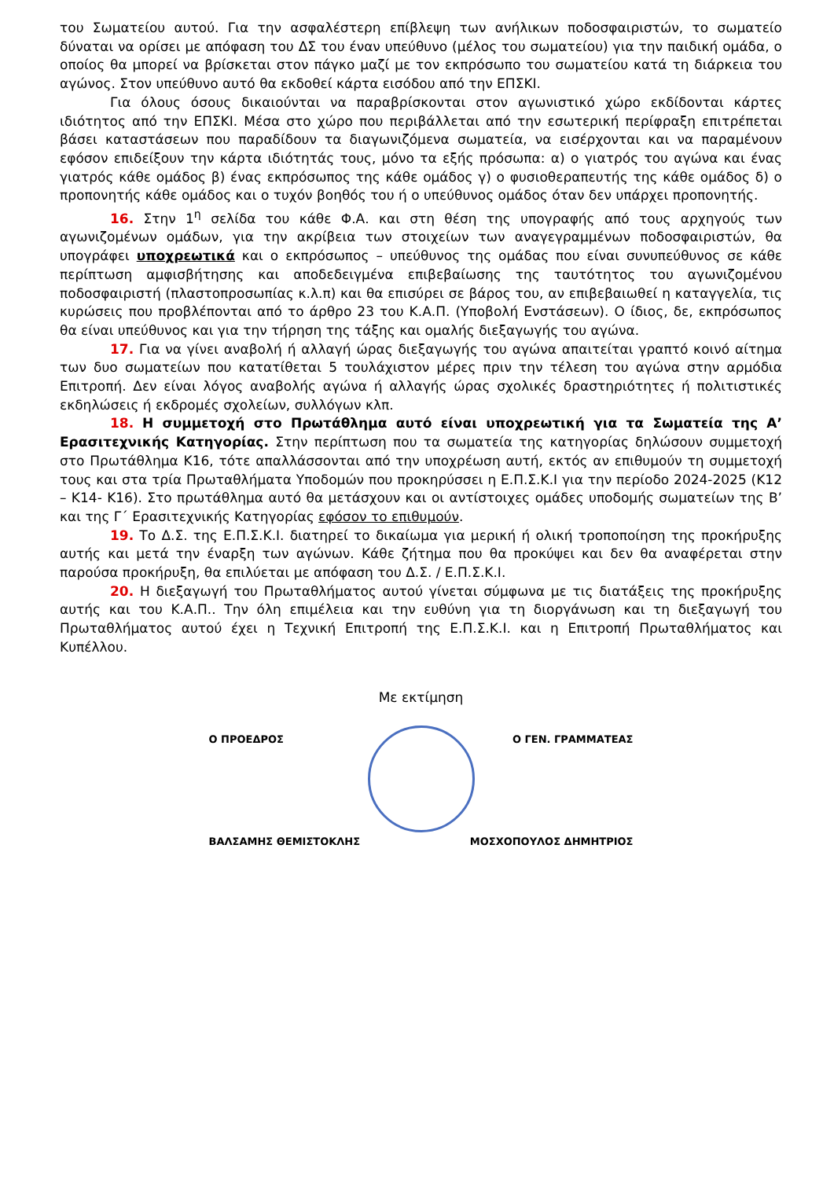του Σωματείου αυτού. Για την ασφαλέστερη επίβλεψη των ανήλικων ποδοσφαιριστών, το σωματείο δύναται να ορίσει με απόφαση του ΔΣ του έναν υπεύθυνο (μέλος του σωματείου) για την παιδική ομάδα, ο οποίος θα μπορεί να βρίσκεται στον πάγκο μαζί με τον εκπρόσωπο του σωματείου κατά τη διάρκεια του αγώνος. Στον υπεύθυνο αυτό θα εκδοθεί κάρτα εισόδου από την ΕΠΣΚΙ.
Για όλους όσους δικαιούνται να παραβρίσκονται στον αγωνιστικό χώρο εκδίδονται κάρτες ιδιότητος από την ΕΠΣΚΙ. Μέσα στο χώρο που περιβάλλεται από την εσωτερική περίφραξη επιτρέπεται βάσει καταστάσεων που παραδίδουν τα διαγωνιζόμενα σωματεία, να εισέρχονται και να παραμένουν εφόσον επιδείξουν την κάρτα ιδιότητάς τους, μόνο τα εξής πρόσωπα: α) ο γιατρός του αγώνα και ένας γιατρός κάθε ομάδος β) ένας εκπρόσωπος της κάθε ομάδος γ) ο φυσιοθεραπευτής της κάθε ομάδος δ) ο προπονητής κάθε ομάδος και ο τυχόν βοηθός του ή ο υπεύθυνος ομάδος όταν δεν υπάρχει προπονητής.
16. Στην 1<sup>η</sup> σελίδα του κάθε Φ.Α. και στη θέση της υπογραφής από τους αρχηγούς των αγωνιζομένων ομάδων, για την ακρίβεια των στοιχείων των αναγεγραμμένων ποδοσφαιριστών, θα υπογράφει υποχρεωτικά και ο εκπρόσωπος – υπεύθυνος της ομάδας που είναι συνυπεύθυνος σε κάθε περίπτωση αμφισβήτησης και αποδεδειγμένα επιβεβαίωσης της ταυτότητος του αγωνιζομένου ποδοσφαιριστή (πλαστοπροσωπίας κ.λ.π) και θα επισύρει σε βάρος του, αν επιβεβαιωθεί η καταγγελία, τις κυρώσεις που προβλέπονται από το άρθρο 23 του Κ.Α.Π. (Υποβολή Ενστάσεων). Ο ίδιος, δε, εκπρόσωπος θα είναι υπεύθυνος και για την τήρηση της τάξης και ομαλής διεξαγωγής του αγώνα.
17. Για να γίνει αναβολή ή αλλαγή ώρας διεξαγωγής του αγώνα απαιτείται γραπτό κοινό αίτημα των δυο σωματείων που κατατίθεται 5 τουλάχιστον μέρες πριν την τέλεση του αγώνα στην αρμόδια Επιτροπή. Δεν είναι λόγος αναβολής αγώνα ή αλλαγής ώρας σχολικές δραστηριότητες ή πολιτιστικές εκδηλώσεις ή εκδρομές σχολείων, συλλόγων κλπ.
18. Η συμμετοχή στο Πρωτάθλημα αυτό είναι υποχρεωτική για τα Σωματεία της Α’ Ερασιτεχνικής Κατηγορίας. Στην περίπτωση που τα σωματεία της κατηγορίας δηλώσουν συμμετοχή στο Πρωτάθλημα Κ16, τότε απαλλάσσονται από την υποχρέωση αυτή, εκτός αν επιθυμούν τη συμμετοχή τους και στα τρία Πρωταθλήματα Υποδομών που προκηρύσσει η Ε.Π.Σ.Κ.Ι για την περίοδο 2024-2025 (Κ12 – Κ14- Κ16). Στο πρωτάθλημα αυτό θα μετάσχουν και οι αντίστοιχες ομάδες υποδομής σωματείων της Β’ και της Γ΄ Ερασιτεχνικής Κατηγορίας εφόσον το επιθυμούν.
19. Το Δ.Σ. της Ε.Π.Σ.Κ.Ι. διατηρεί το δικαίωμα για μερική ή ολική τροποποίηση της προκήρυξης αυτής και μετά την έναρξη των αγώνων. Κάθε ζήτημα που θα προκύψει και δεν θα αναφέρεται στην παρούσα προκήρυξη, θα επιλύεται με απόφαση του Δ.Σ. / Ε.Π.Σ.Κ.Ι.
20. Η διεξαγωγή του Πρωταθλήματος αυτού γίνεται σύμφωνα με τις διατάξεις της προκήρυξης αυτής και του Κ.Α.Π.. Την όλη επιμέλεια και την ευθύνη για τη διοργάνωση και τη διεξαγωγή του Πρωταθλήματος αυτού έχει η Τεχνική Επιτροπή της Ε.Π.Σ.Κ.Ι. και η Επιτροπή Πρωταθλήματος και Κυπέλλου.
Με εκτίμηση
Ο ΠΡΟΕΔΡΟΣ Ο ΓΕΝ. ΓΡΑΜΜΑΤΕΑΣ
ΒΑΛΣΑΜΗΣ ΘΕΜΙΣΤΟΚΛΗΣ ΜΟΣΧΟΠΟΥΛΟΣ ΔΗΜΗΤΡΙΟΣ